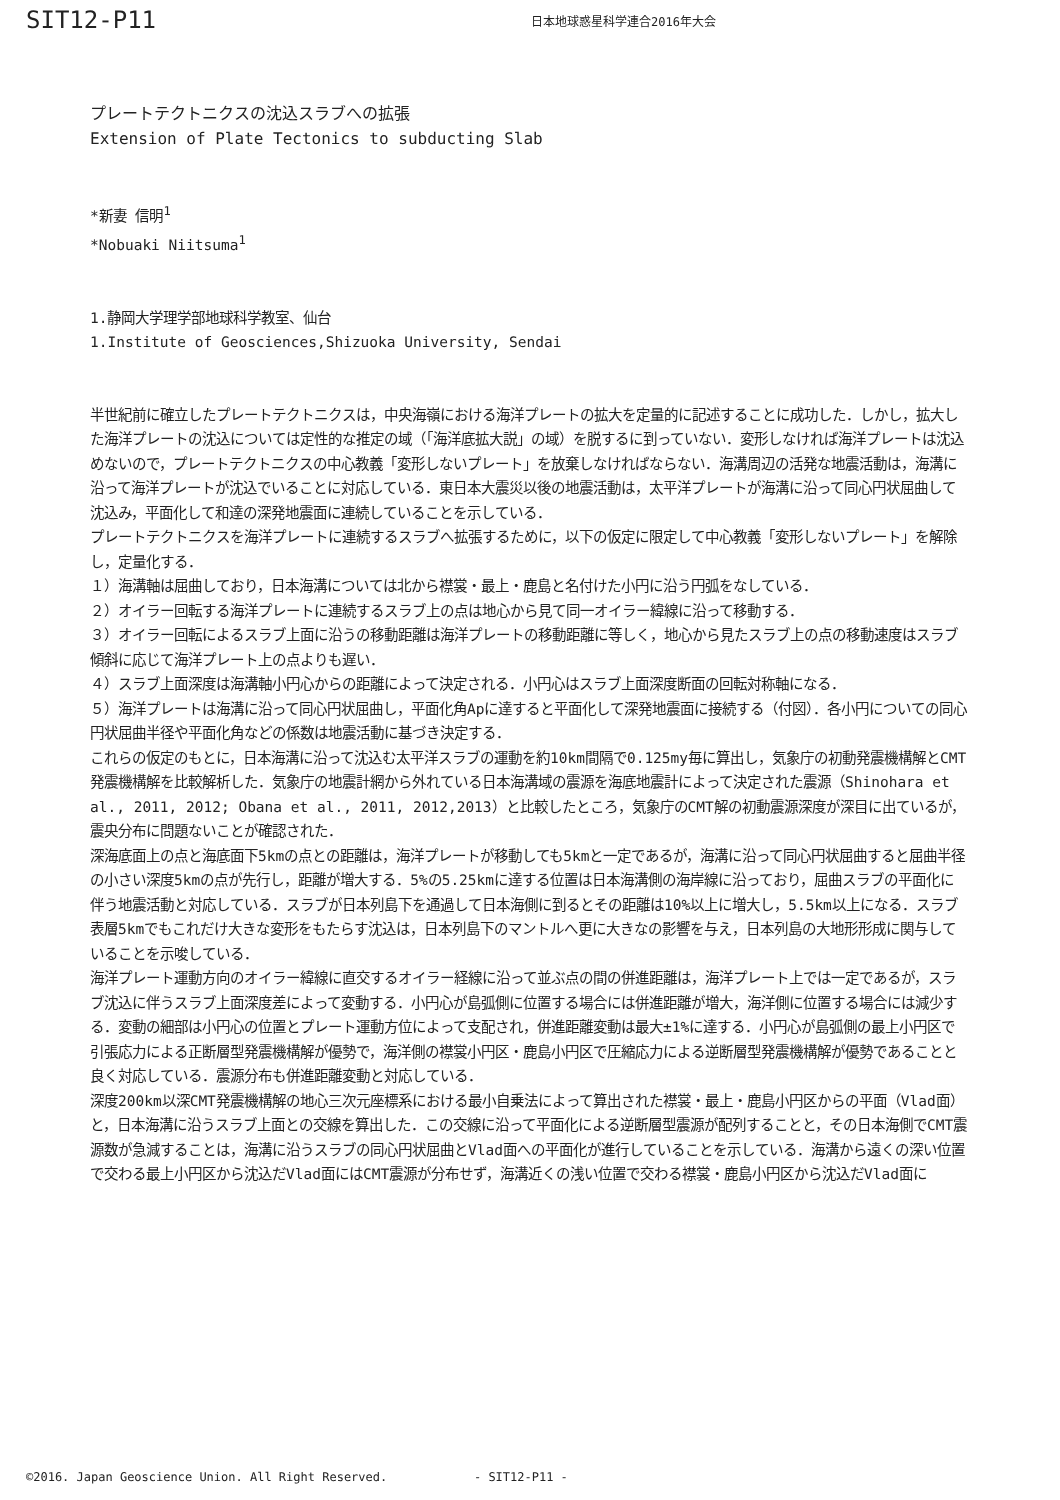SIT12-P11 日本地球惑星科学連合2016年大会
プレートテクトニクスの沈込スラブへの拡張
Extension of Plate Tectonics to subducting Slab
*新妻 信明<sup>1</sup>
*Nobuaki Niitsuma<sup>1</sup>
1.静岡大学理学部地球科学教室、仙台
1.Institute of Geosciences,Shizuoka University, Sendai
半世紀前に確立したプレートテクトニクスは，中央海嶺における海洋プレートの拡大を定量的に記述することに成功した．しかし，拡大した海洋プレートの沈込については定性的な推定の域（「海洋底拡大説」の域）を脱するに到っていない．変形しなければ海洋プレートは沈込めないので，プレートテクトニクスの中心教義「変形しないプレート」を放棄しなければならない．海溝周辺の活発な地震活動は，海溝に沿って海洋プレートが沈込でいることに対応している．東日本大震災以後の地震活動は，太平洋プレートが海溝に沿って同心円状屈曲して沈込み，平面化して和達の深発地震面に連続していることを示している．
プレートテクトニクスを海洋プレートに連続するスラブへ拡張するために，以下の仮定に限定して中心教義「変形しないプレート」を解除し，定量化する．
１）海溝軸は屈曲しており，日本海溝については北から襟裳・最上・鹿島と名付けた小円に沿う円弧をなしている．
２）オイラー回転する海洋プレートに連続するスラブ上の点は地心から見て同一オイラー緯線に沿って移動する．
３）オイラー回転によるスラブ上面に沿うの移動距離は海洋プレートの移動距離に等しく，地心から見たスラブ上の点の移動速度はスラブ傾斜に応じて海洋プレート上の点よりも遅い．
４）スラブ上面深度は海溝軸小円心からの距離によって決定される．小円心はスラブ上面深度断面の回転対称軸になる．
５）海洋プレートは海溝に沿って同心円状屈曲し，平面化角Apに達すると平面化して深発地震面に接続する（付図）．各小円についての同心円状屈曲半径や平面化角などの係数は地震活動に基づき決定する．
これらの仮定のもとに，日本海溝に沿って沈込む太平洋スラブの運動を約10km間隔で0.125my毎に算出し，気象庁の初動発震機構解とCMT発震機構解を比較解析した．気象庁の地震計網から外れている日本海溝域の震源を海底地震計によって決定された震源（Shinohara et al., 2011, 2012; Obana et al., 2011, 2012,2013）と比較したところ，気象庁のCMT解の初動震源深度が深目に出ているが，震央分布に問題ないことが確認された．
深海底面上の点と海底面下5kmの点との距離は，海洋プレートが移動しても5kmと一定であるが，海溝に沿って同心円状屈曲すると屈曲半径の小さい深度5kmの点が先行し，距離が増大する．5%の5.25kmに達する位置は日本海溝側の海岸線に沿っており，屈曲スラブの平面化に伴う地震活動と対応している．スラブが日本列島下を通過して日本海側に到るとその距離は10%以上に増大し，5.5km以上になる．スラブ表層5kmでもこれだけ大きな変形をもたらす沈込は，日本列島下のマントルへ更に大きなの影響を与え，日本列島の大地形形成に関与していることを示唆している．
海洋プレート運動方向のオイラー緯線に直交するオイラー経線に沿って並ぶ点の間の併進距離は，海洋プレート上では一定であるが，スラブ沈込に伴うスラブ上面深度差によって変動する．小円心が島弧側に位置する場合には併進距離が増大，海洋側に位置する場合には減少する．変動の細部は小円心の位置とプレート運動方位によって支配され，併進距離変動は最大±1%に達する．小円心が島弧側の最上小円区で引張応力による正断層型発震機構解が優勢で，海洋側の襟裳小円区・鹿島小円区で圧縮応力による逆断層型発震機構解が優勢であることと良く対応している．震源分布も併進距離変動と対応している．
深度200km以深CMT発震機構解の地心三次元座標系における最小自乗法によって算出された襟裳・最上・鹿島小円区からの平面（Vlad面）と，日本海溝に沿うスラブ上面との交線を算出した．この交線に沿って平面化による逆断層型震源が配列することと，その日本海側でCMT震源数が急減することは，海溝に沿うスラブの同心円状屈曲とVlad面への平面化が進行していることを示している．海溝から遠くの深い位置で交わる最上小円区から沈込だVlad面にはCMT震源が分布せず，海溝近くの浅い位置で交わる襟裳・鹿島小円区から沈込だVlad面に
©2016. Japan Geoscience Union. All Right Reserved. - SIT12-P11 -